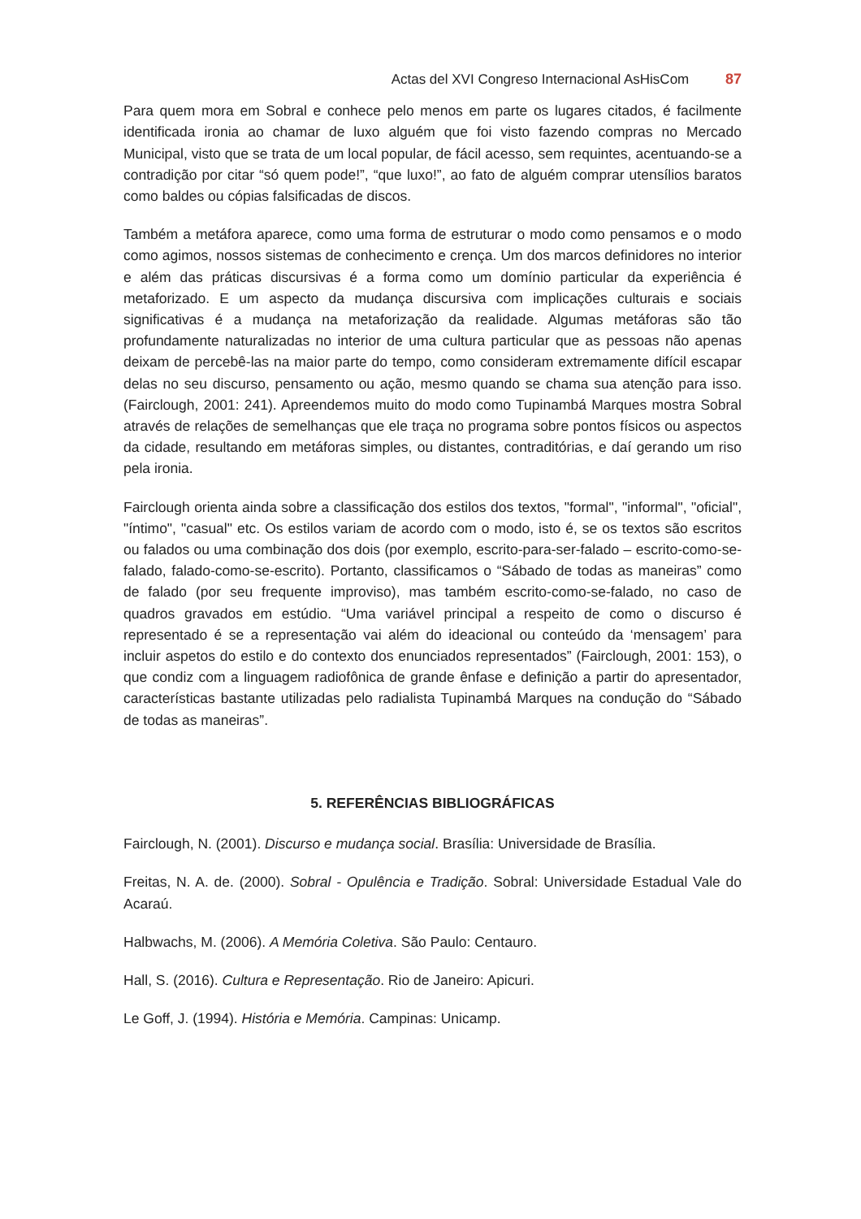Actas del XVI Congreso Internacional AsHisCom 87
Para quem mora em Sobral e conhece pelo menos em parte os lugares citados, é facilmente identificada ironia ao chamar de luxo alguém que foi visto fazendo compras no Mercado Municipal, visto que se trata de um local popular, de fácil acesso, sem requintes, acentuando-se a contradição por citar “só quem pode!”, “que luxo!”, ao fato de alguém comprar utensílios baratos como baldes ou cópias falsificadas de discos.
Também a metáfora aparece, como uma forma de estruturar o modo como pensamos e o modo como agimos, nossos sistemas de conhecimento e crença. Um dos marcos definidores no interior e além das práticas discursivas é a forma como um domínio particular da experiência é metaforizado. E um aspecto da mudança discursiva com implicações culturais e sociais significativas é a mudança na metaforização da realidade. Algumas metáforas são tão profundamente naturalizadas no interior de uma cultura particular que as pessoas não apenas deixam de percebê-las na maior parte do tempo, como consideram extremamente difícil escapar delas no seu discurso, pensamento ou ação, mesmo quando se chama sua atenção para isso. (Fairclough, 2001: 241). Apreendemos muito do modo como Tupinambá Marques mostra Sobral através de relações de semelhanças que ele traça no programa sobre pontos físicos ou aspectos da cidade, resultando em metáforas simples, ou distantes, contraditórias, e daí gerando um riso pela ironia.
Fairclough orienta ainda sobre a classificação dos estilos dos textos, "formal", "informal", "oficial", "íntimo", "casual" etc. Os estilos variam de acordo com o modo, isto é, se os textos são escritos ou falados ou uma combinação dos dois (por exemplo, escrito-para-ser-falado – escrito-como-se-falado, falado-como-se-escrito). Portanto, classificamos o “Sábado de todas as maneiras” como de falado (por seu frequente improviso), mas também escrito-como-se-falado, no caso de quadros gravados em estúdio. “Uma variável principal a respeito de como o discurso é representado é se a representação vai além do ideacional ou conteúdo da ‘mensagem’ para incluir aspetos do estilo e do contexto dos enunciados representados” (Fairclough, 2001: 153), o que condiz com a linguagem radiofônica de grande ênfase e definição a partir do apresentador, características bastante utilizadas pelo radialista Tupinambá Marques na condução do “Sábado de todas as maneiras”.
5. REFERÊNCIAS BIBLIOGRÁFICAS
Fairclough, N. (2001). Discurso e mudança social. Brasília: Universidade de Brasília.
Freitas, N. A. de. (2000). Sobral - Opulência e Tradição. Sobral: Universidade Estadual Vale do Acaraú.
Halbwachs, M. (2006). A Memória Coletiva. São Paulo: Centauro.
Hall, S. (2016). Cultura e Representação. Rio de Janeiro: Apicuri.
Le Goff, J. (1994). História e Memória. Campinas: Unicamp.